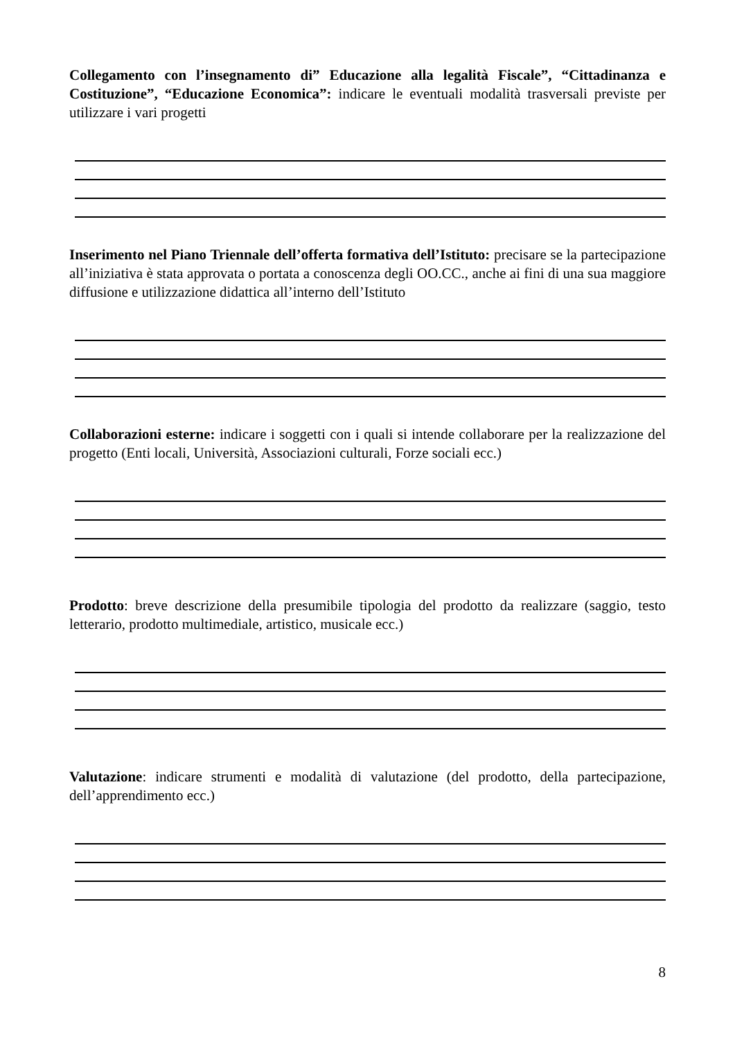Collegamento con l’insegnamento di” Educazione alla legalità Fiscale”, “Cittadinanza e Costituzione”, “Educazione Economica”: indicare le eventuali modalità trasversali previste per utilizzare i vari progetti
Inserimento nel Piano Triennale dell’offerta formativa dell’Istituto: precisare se la partecipazione all’iniziativa è stata approvata o portata a conoscenza degli OO.CC., anche ai fini di una sua maggiore diffusione e utilizzazione didattica all’interno dell’Istituto
Collaborazioni esterne: indicare i soggetti con i quali si intende collaborare per la realizzazione del progetto (Enti locali, Università, Associazioni culturali, Forze sociali ecc.)
Prodotto: breve descrizione della presumibile tipologia del prodotto da realizzare (saggio, testo letterario, prodotto multimediale, artistico, musicale ecc.)
Valutazione: indicare strumenti e modalità di valutazione (del prodotto, della partecipazione, dell’apprendimento ecc.)
8